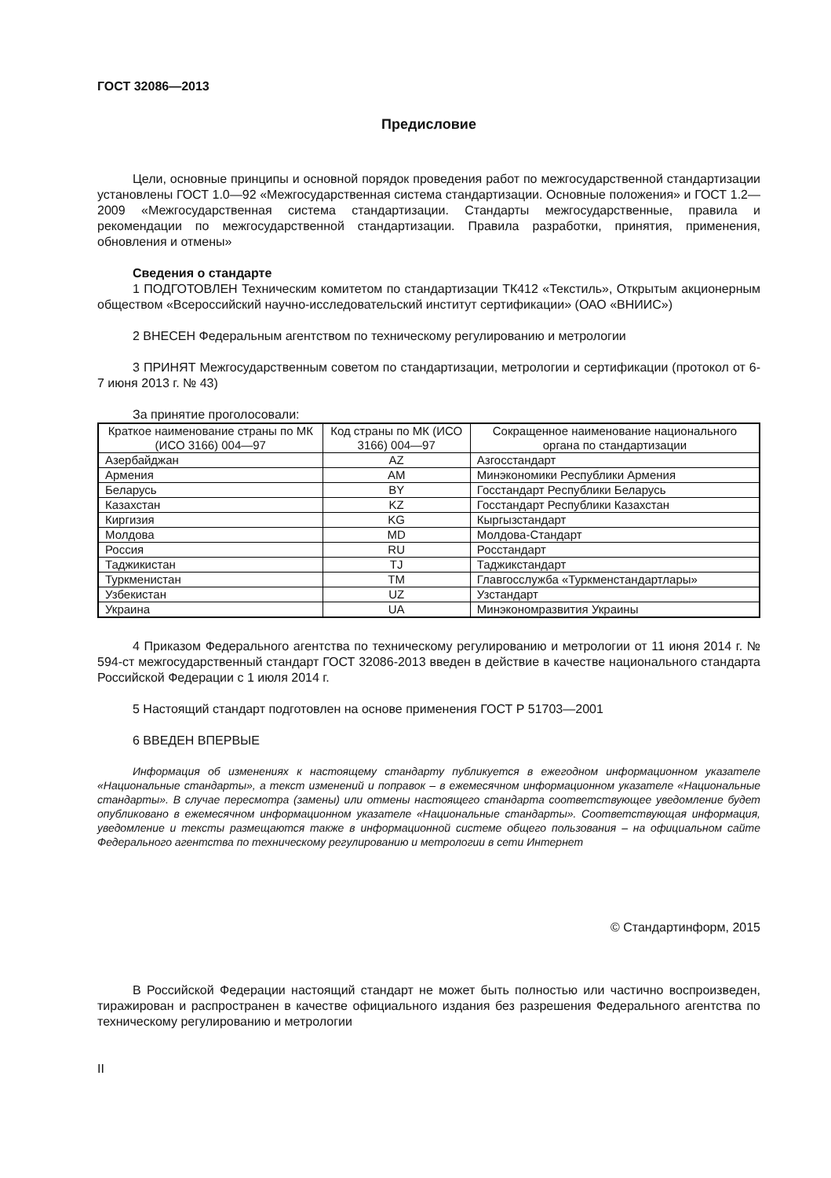ГОСТ 32086—2013
Предисловие
Цели, основные принципы и основной порядок проведения работ по межгосударственной стандартизации установлены ГОСТ 1.0—92 «Межгосударственная система стандартизации. Основные положения» и ГОСТ 1.2—2009 «Межгосударственная система стандартизации. Стандарты межгосударственные, правила и рекомендации по межгосударственной стандартизации. Правила разработки, принятия, применения, обновления и отмены»
Сведения о стандарте
1 ПОДГОТОВЛЕН Техническим комитетом по стандартизации ТК412 «Текстиль», Открытым акционерным обществом «Всероссийский научно-исследовательский институт сертификации» (ОАО «ВНИИС»)
2 ВНЕСЕН Федеральным агентством по техническому регулированию и метрологии
3 ПРИНЯТ Межгосударственным советом по стандартизации, метрологии и сертификации (протокол от 6-7 июня 2013 г. № 43)
За принятие проголосовали:
| Краткое наименование страны по МК (ИСО 3166) 004—97 | Код страны по МК (ИСО 3166) 004—97 | Сокращенное наименование национального органа по стандартизации |
| --- | --- | --- |
| Азербайджан | AZ | Азгосстандарт |
| Армения | AM | Минэкономики Республики Армения |
| Беларусь | BY | Госстандарт Республики Беларусь |
| Казахстан | KZ | Госстандарт Республики Казахстан |
| Киргизия | KG | Кыргызстандарт |
| Молдова | MD | Молдова-Стандарт |
| Россия | RU | Росстандарт |
| Таджикистан | TJ | Таджикстандарт |
| Туркменистан | TM | Главгосслужба «Туркменстандартлары» |
| Узбекистан | UZ | Узстандарт |
| Украина | UA | Минэкономразвития Украины |
4 Приказом Федерального агентства по техническому регулированию и метрологии от 11 июня 2014 г. № 594-ст межгосударственный стандарт ГОСТ 32086-2013 введен в действие в качестве национального стандарта Российской Федерации с 1 июля 2014 г.
5 Настоящий стандарт подготовлен на основе применения ГОСТ Р 51703—2001
6 ВВЕДЕН ВПЕРВЫЕ
Информация об изменениях к настоящему стандарту публикуется в ежегодном информационном указателе «Национальные стандарты», а текст изменений и поправок – в ежемесячном информационном указателе «Национальные стандарты». В случае пересмотра (замены) или отмены настоящего стандарта соответствующее уведомление будет опубликовано в ежемесячном информационном указателе «Национальные стандарты». Соответствующая информация, уведомление и тексты размещаются также в информационной системе общего пользования – на официальном сайте Федерального агентства по техническому регулированию и метрологии в сети Интернет
© Стандартинформ, 2015
В Российской Федерации настоящий стандарт не может быть полностью или частично воспроизведен, тиражирован и распространен в качестве официального издания без разрешения Федерального агентства по техническому регулированию и метрологии
II